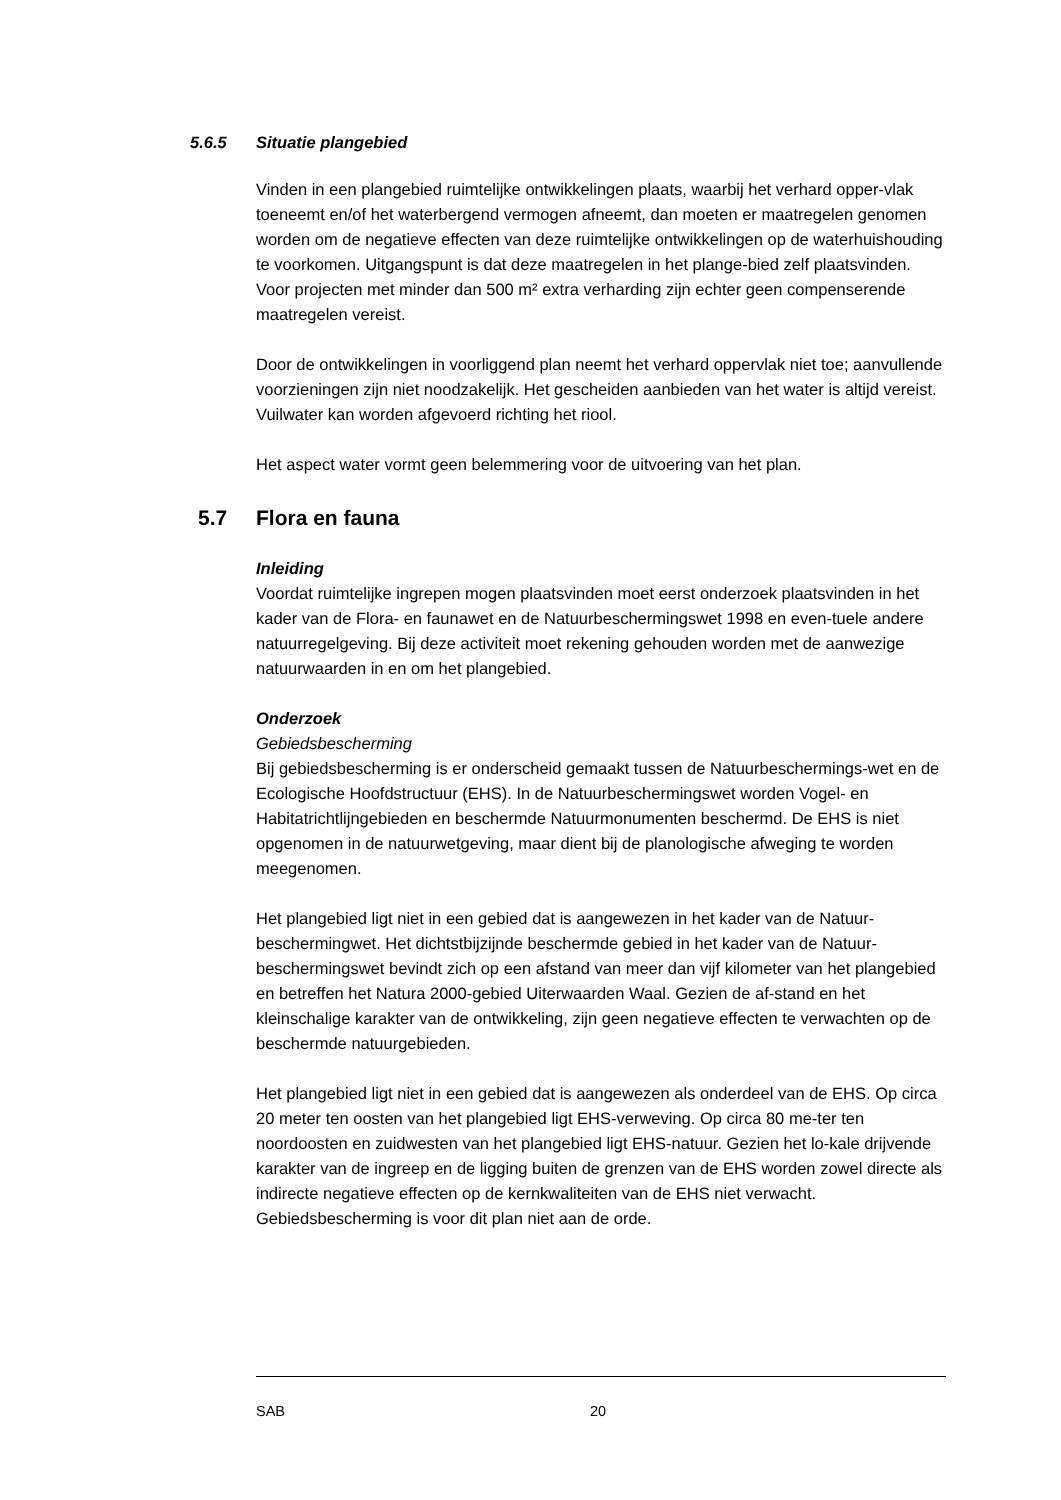5.6.5 Situatie plangebied
Vinden in een plangebied ruimtelijke ontwikkelingen plaats, waarbij het verhard opper-vlak toeneemt en/of het waterbergend vermogen afneemt, dan moeten er maatregelen genomen worden om de negatieve effecten van deze ruimtelijke ontwikkelingen op de waterhuishouding te voorkomen. Uitgangspunt is dat deze maatregelen in het plange-bied zelf plaatsvinden. Voor projecten met minder dan 500 m² extra verharding zijn echter geen compenserende maatregelen vereist.
Door de ontwikkelingen in voorliggend plan neemt het verhard oppervlak niet toe; aanvullende voorzieningen zijn niet noodzakelijk. Het gescheiden aanbieden van het water is altijd vereist. Vuilwater kan worden afgevoerd richting het riool.
Het aspect water vormt geen belemmering voor de uitvoering van het plan.
5.7 Flora en fauna
Inleiding
Voordat ruimtelijke ingrepen mogen plaatsvinden moet eerst onderzoek plaatsvinden in het kader van de Flora- en faunawet en de Natuurbeschermingswet 1998 en even-tuele andere natuurregelgeving. Bij deze activiteit moet rekening gehouden worden met de aanwezige natuurwaarden in en om het plangebied.
Onderzoek
Gebiedsbescherming
Bij gebiedsbescherming is er onderscheid gemaakt tussen de Natuurbeschermings-wet en de Ecologische Hoofdstructuur (EHS). In de Natuurbeschermingswet worden Vogel- en Habitatrichtlijngebieden en beschermde Natuurmonumenten beschermd. De EHS is niet opgenomen in de natuurwetgeving, maar dient bij de planologische afweging te worden meegenomen.
Het plangebied ligt niet in een gebied dat is aangewezen in het kader van de Natuur-beschermingwet. Het dichtstbijzijnde beschermde gebied in het kader van de Natuur-beschermingswet bevindt zich op een afstand van meer dan vijf kilometer van het plangebied en betreffen het Natura 2000-gebied Uiterwaarden Waal. Gezien de af-stand en het kleinschalige karakter van de ontwikkeling, zijn geen negatieve effecten te verwachten op de beschermde natuurgebieden.
Het plangebied ligt niet in een gebied dat is aangewezen als onderdeel van de EHS. Op circa 20 meter ten oosten van het plangebied ligt EHS-verweving. Op circa 80 me-ter ten noordoosten en zuidwesten van het plangebied ligt EHS-natuur. Gezien het lo-kale drijvende karakter van de ingreep en de ligging buiten de grenzen van de EHS worden zowel directe als indirecte negatieve effecten op de kernkwaliteiten van de EHS niet verwacht. Gebiedsbescherming is voor dit plan niet aan de orde.
SAB 20